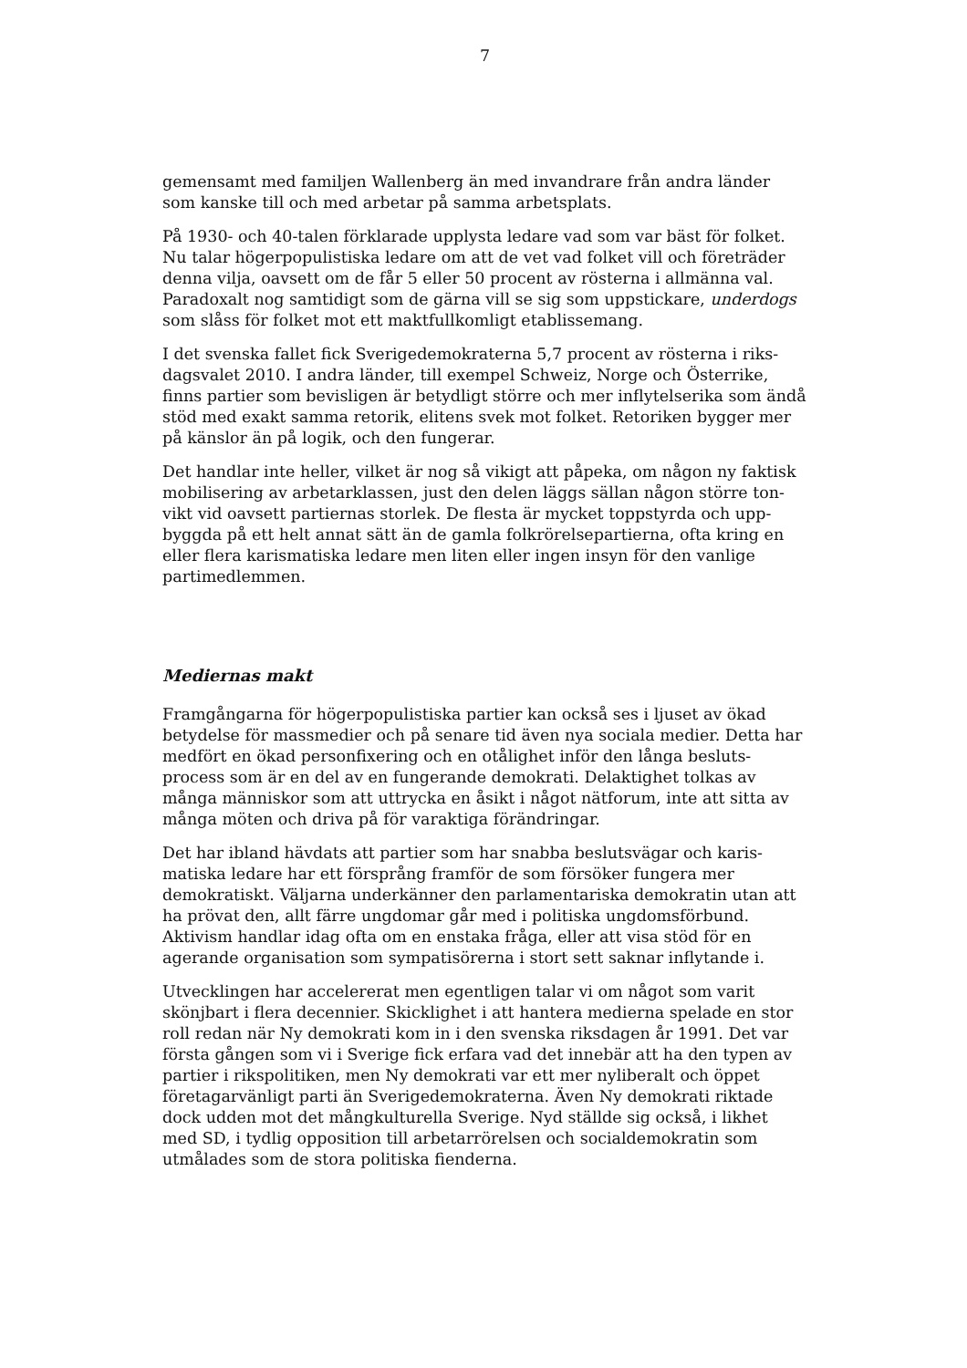7
gemensamt med familjen Wallenberg än med invandrare från andra länder som kanske till och med arbetar på samma arbetsplats.
På 1930- och 40-talen förklarade upplysta ledare vad som var bäst för folket. Nu talar högerpopulistiska ledare om att de vet vad folket vill och företräder denna vilja, oavsett om de får 5 eller 50 procent av rösterna i allmänna val. Paradoxalt nog samtidigt som de gärna vill se sig som uppstickare, underdogs som slåss för folket mot ett maktfullkomligt etablissemang.
I det svenska fallet fick Sverigedemokraterna 5,7 procent av rösterna i riks-dagsvalet 2010. I andra länder, till exempel Schweiz, Norge och Österrike, finns partier som bevisligen är betydligt större och mer inflytelserika som ändå stöd med exakt samma retorik, elitens svek mot folket. Retoriken bygger mer på känslor än på logik, och den fungerar.
Det handlar inte heller, vilket är nog så vikigt att påpeka, om någon ny faktisk mobilisering av arbetarklassen, just den delen läggs sällan någon större ton-vikt vid oavsett partiernas storlek. De flesta är mycket toppstyrda och upp-byggda på ett helt annat sätt än de gamla folkrörelsepartierna, ofta kring en eller flera karismatiska ledare men liten eller ingen insyn för den vanlige partimedlemmen.
Mediernas makt
Framgångarna för högerpopulistiska partier kan också ses i ljuset av ökad betydelse för massmedier och på senare tid även nya sociala medier. Detta har medfört en ökad personfixering och en otålighet inför den långa besluts-process som är en del av en fungerande demokrati. Delaktighet tolkas av många människor som att uttrycka en åsikt i något nätforum, inte att sitta av många möten och driva på för varaktiga förändringar.
Det har ibland hävdats att partier som har snabba beslutsvägar och karis-matiska ledare har ett försprång framför de som försöker fungera mer demokratiskt. Väljarna underkänner den parlamentariska demokratin utan att ha prövat den, allt färre ungdomar går med i politiska ungdomsförbund. Aktivism handlar idag ofta om en enstaka fråga, eller att visa stöd för en agerande organisation som sympatisörerna i stort sett saknar inflytande i.
Utvecklingen har accelererat men egentligen talar vi om något som varit skönjbart i flera decennier. Skicklighet i att hantera medierna spelade en stor roll redan när Ny demokrati kom in i den svenska riksdagen år 1991. Det var första gången som vi i Sverige fick erfara vad det innebär att ha den typen av partier i rikspolitiken, men Ny demokrati var ett mer nyliberalt och öppet företagarvänligt parti än Sverigedemokraterna. Även Ny demokrati riktade dock udden mot det mångkulturella Sverige. Nyd ställde sig också, i likhet med SD, i tydlig opposition till arbetarrörelsen och socialdemokratin som utmålades som de stora politiska fienderna.